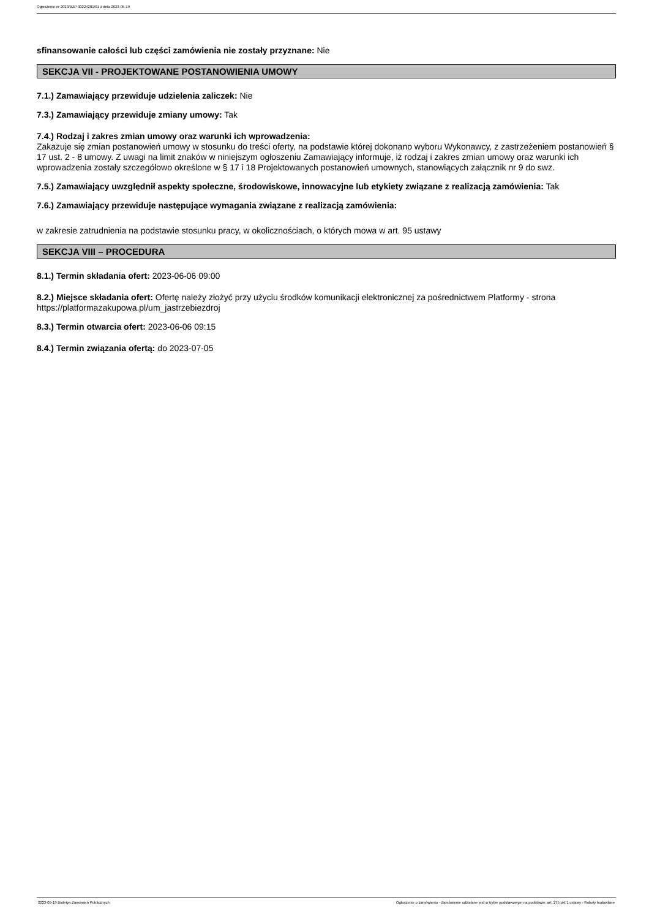Ogłoszenie nr 2023/BZP 00224281/01 z dnia 2023-05-19
sfinansowanie całości lub części zamówienia nie zostały przyznane: Nie
SEKCJA VII - PROJEKTOWANE POSTANOWIENIA UMOWY
7.1.) Zamawiający przewiduje udzielenia zaliczek: Nie
7.3.) Zamawiający przewiduje zmiany umowy: Tak
7.4.) Rodzaj i zakres zmian umowy oraz warunki ich wprowadzenia:
Zakazuje się zmian postanowień umowy w stosunku do treści oferty, na podstawie której dokonano wyboru Wykonawcy, z zastrzeżeniem postanowień § 17 ust. 2 - 8 umowy. Z uwagi na limit znaków w niniejszym ogłoszeniu Zamawiający informuje, iż rodzaj i zakres zmian umowy oraz warunki ich wprowadzenia zostały szczegółowo określone w § 17 i 18 Projektowanych postanowień umownych, stanowiących załącznik nr 9 do swz.
7.5.) Zamawiający uwzględnił aspekty społeczne, środowiskowe, innowacyjne lub etykiety związane z realizacją zamówienia: Tak
7.6.) Zamawiający przewiduje następujące wymagania związane z realizacją zamówienia:
w zakresie zatrudnienia na podstawie stosunku pracy, w okolicznościach, o których mowa w art. 95 ustawy
SEKCJA VIII – PROCEDURA
8.1.) Termin składania ofert: 2023-06-06 09:00
8.2.) Miejsce składania ofert: Ofertę należy złożyć przy użyciu środków komunikacji elektronicznej za pośrednictwem Platformy - strona https://platformazakupowa.pl/um_jastrzebiezdroj
8.3.) Termin otwarcia ofert: 2023-06-06 09:15
8.4.) Termin związania ofertą: do 2023-07-05
2023-05-19 Biuletyn Zamówień Publicznych Ogłoszenie o zamówieniu - Zamówienie udzielane jest w trybie podstawowym na podstawie: art. 275 pkt 1 ustawy - Roboty budowlane